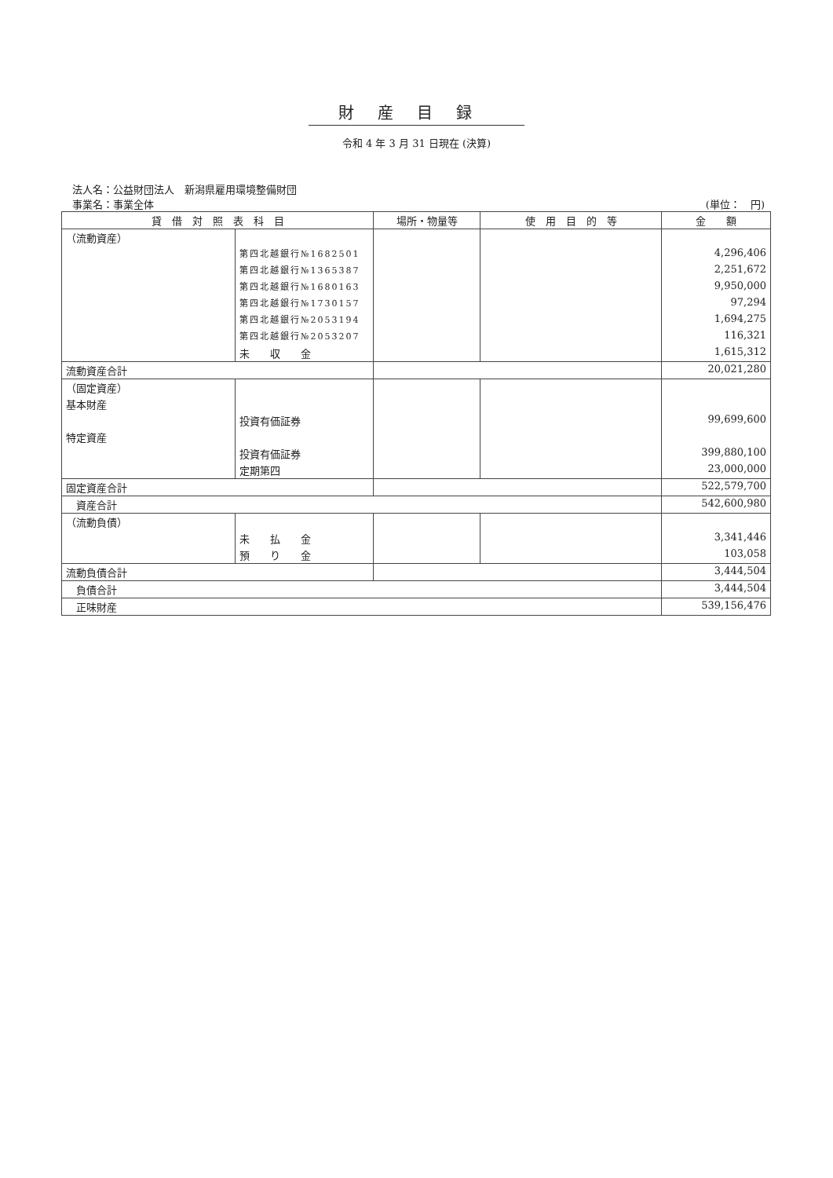財産目録
令和 4 年 3 月 31 日現在 (決算)
法人名：公益財団法人　新潟県雇用環境整備財団
事業名：事業全体 (単位：　円)
| 貸 借 対 照 表 科 目 | | 場所・物量等 | 使 用 目 的 等 | 金 額 |
| --- | --- | --- | --- | --- |
| （流動資産） | | | | |
| | 第四北越銀行№1682501 | | | 4,296,406 |
| | 第四北越銀行№1365387 | | | 2,251,672 |
| | 第四北越銀行№1680163 | | | 9,950,000 |
| | 第四北越銀行№1730157 | | | 97,294 |
| | 第四北越銀行№2053194 | | | 1,694,275 |
| | 第四北越銀行№2053207 | | | 116,321 |
| | 未 収 金 | | | 1,615,312 |
| 流動資産合計 | | | | 20,021,280 |
| （固定資産） | | | | |
| 基本財産 | | | | |
| | 投資有価証券 | | | 99,699,600 |
| 特定資産 | | | | |
| | 投資有価証券 | | | 399,880,100 |
| | 定期第四 | | | 23,000,000 |
| 固定資産合計 | | | | 522,579,700 |
| 資産合計 | | | | 542,600,980 |
| （流動負債） | | | | |
| | 未 払 金 | | | 3,341,446 |
| | 預 り 金 | | | 103,058 |
| 流動負債合計 | | | | 3,444,504 |
| 負債合計 | | | | 3,444,504 |
| 正味財産 | | | | 539,156,476 |